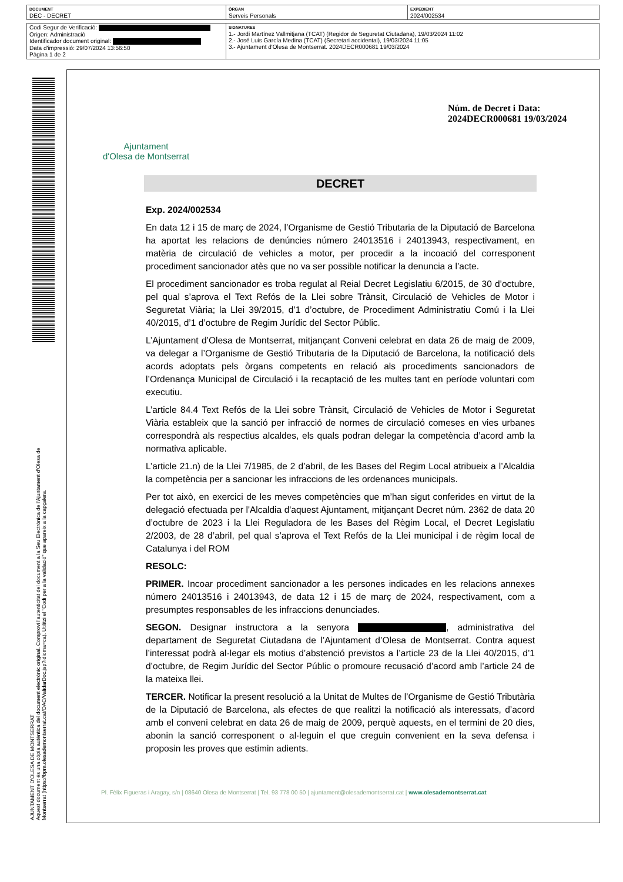| DOCUMENT DEC - DECRET | ÒRGAN Serveis Personals | EXPEDIENT 2024/002534 |
| Codi Segur de Verificació: Origen: Administració Identificador document original: Data d'impressió: 29/07/2024 13:56:50 Pàgina 1 de 2 | SIGNATURES 1.- Jordi Martínez Vallmitjana (TCAT) (Regidor de Seguretat Ciutadana), 19/03/2024 11:02 2.- José Luis García Medina (TCAT) (Secretari accidental), 19/03/2024 11:05 3.- Ajuntament d'Olesa de Montserrat. 2024DECR000681 19/03/2024 |
AJUNTAMENT D'OLESA DE MONTSERRAT
Aquest document és una còpia autèntica del document electrònic original. Comprovi l'autenticitat del document a la Seu Electrònica de l'Ajuntament d'Olesa de Montserrat (https://bpm.olesademontserrat.cat/OAC/ValidarDoc.jsp?idioma=ca). Utilitzi el "Codi per a la validació" que apareix a la capçalera.
Ajuntament
d'Olesa de Montserrat
Núm. de Decret i Data:
2024DECR000681 19/03/2024
DECRET
Exp. 2024/002534
En data 12 i 15 de març de 2024, l’Organisme de Gestió Tributaria de la Diputació de Barcelona ha aportat les relacions de denúncies número 24013516 i 24013943, respectivament, en matèria de circulació de vehicles a motor, per procedir a la incoació del corresponent procediment sancionador atès que no va ser possible notificar la denuncia a l’acte.
El procediment sancionador es troba regulat al Reial Decret Legislatiu 6/2015, de 30 d’octubre, pel qual s’aprova el Text Refós de la Llei sobre Trànsit, Circulació de Vehicles de Motor i Seguretat Viària; la Llei 39/2015, d’1 d’octubre, de Procediment Administratiu Comú i la Llei 40/2015, d’1 d’octubre de Regim Jurídic del Sector Públic.
L’Ajuntament d’Olesa de Montserrat, mitjançant Conveni celebrat en data 26 de maig de 2009, va delegar a l’Organisme de Gestió Tributaria de la Diputació de Barcelona, la notificació dels acords adoptats pels òrgans competents en relació als procediments sancionadors de l’Ordenança Municipal de Circulació i la recaptació de les multes tant en període voluntari com executiu.
L’article 84.4 Text Refós de la Llei sobre Trànsit, Circulació de Vehicles de Motor i Seguretat Viària estableix que la sanció per infracció de normes de circulació comeses en vies urbanes correspondrà als respectius alcaldes, els quals podran delegar la competència d’acord amb la normativa aplicable.
L’article 21.n) de la Llei 7/1985, de 2 d’abril, de les Bases del Regim Local atribueix a l’Alcaldia la competència per a sancionar les infraccions de les ordenances municipals.
Per tot això, en exercici de les meves competències que m’han sigut conferides en virtut de la delegació efectuada per l'Alcaldia d'aquest Ajuntament, mitjançant Decret núm. 2362 de data 20 d’octubre de 2023 i la Llei Reguladora de les Bases del Règim Local, el Decret Legislatiu 2/2003, de 28 d’abril, pel qual s’aprova el Text Refós de la Llei municipal i de règim local de Catalunya i del ROM
RESOLC:
PRIMER. Incoar procediment sancionador a les persones indicades en les relacions annexes número 24013516 i 24013943, de data 12 i 15 de març de 2024, respectivament, com a presumptes responsables de les infraccions denunciades.
SEGON. Designar instructora a la senyora , administrativa del departament de Seguretat Ciutadana de l’Ajuntament d’Olesa de Montserrat. Contra aquest l’interessat podrà al·legar els motius d’abstenció previstos a l’article 23 de la Llei 40/2015, d’1 d’octubre, de Regim Jurídic del Sector Públic o promoure recusació d’acord amb l’article 24 de la mateixa llei.
TERCER. Notificar la present resolució a la Unitat de Multes de l’Organisme de Gestió Tributària de la Diputació de Barcelona, als efectes de que realitzi la notificació als interessats, d’acord amb el conveni celebrat en data 26 de maig de 2009, perquè aquests, en el termini de 20 dies, abonin la sanció corresponent o al·leguin el que creguin convenient en la seva defensa i proposin les proves que estimin adients.
Pl. Fèlix Figueras i Aragay, s/n | 08640 Olesa de Montserrat | Tel. 93 778 00 50 | ajuntament@olesademontserrat.cat | www.olesademontserrat.cat